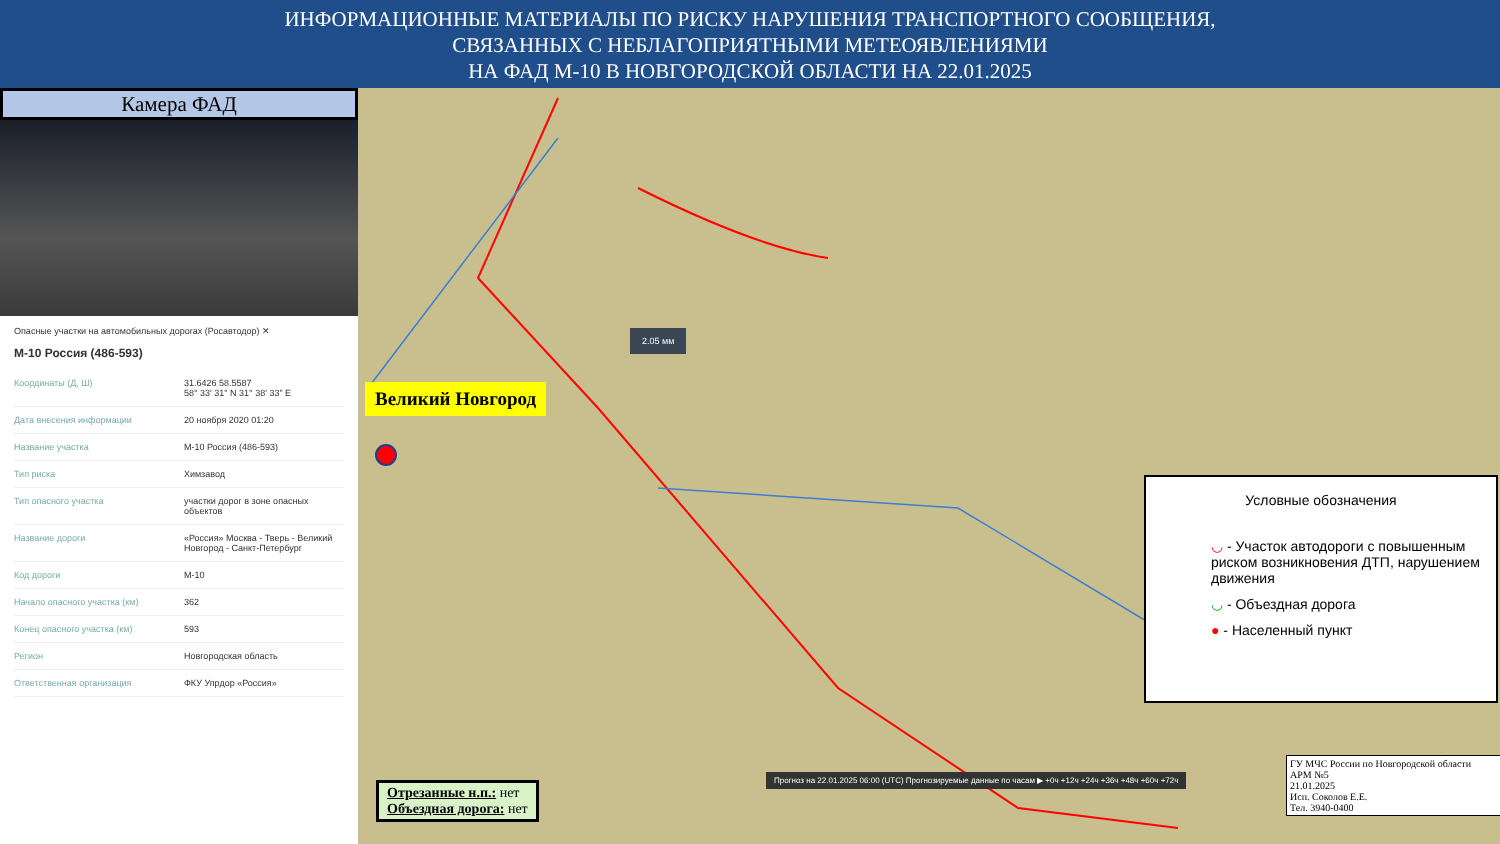ИНФОРМАЦИОННЫЕ МАТЕРИАЛЫ ПО РИСКУ НАРУШЕНИЯ ТРАНСПОРТНОГО СООБЩЕНИЯ,
СВЯЗАННЫХ С НЕБЛАГОПРИЯТНЫМИ МЕТЕОЯВЛЕНИЯМИ
НА ФАД М-10 В НОВГОРОДСКОЙ ОБЛАСТИ НА 22.01.2025
Камера ФАД
Опасные участки на автомобильных дорогах (Росавтодор) ✕
М-10 Россия (486-593)
| Координаты (Д, Ш) | 31.6426 58.5587 58° 33' 31" N 31° 38' 33" E |
| Дата внесения информации | 20 ноября 2020 01:20 |
| Название участка | М-10 Россия (486-593) |
| Тип риска | Химзавод |
| Тип опасного участка | участки дорог в зоне опасных объектов |
| Название дороги | «Россия» Москва - Тверь - Великий Новгород - Санкт-Петербург |
| Код дороги | М-10 |
| Начало опасного участка (км) | 362 |
| Конец опасного участка (км) | 593 |
| Регион | Новгородская область |
| Ответственная организация | ФКУ Упрдор «Россия» |
Великий Новгород
2.05 мм
Отрезанные н.п.: нет
Объездная дорога: нет
Прогноз на 22.01.2025 06:00 (UTC) Прогнозируемые данные по часам ▶ +0ч +12ч +24ч +36ч +48ч +60ч +72ч
Условные обозначения
◡ - Участок автодороги с повышенным риском возникновения ДТП, нарушением движения
◡ - Объездная дорога
● - Населенный пункт
ГУ МЧС России по Новгородской области
АРМ №5
21.01.2025
Исп. Соколов Е.Е.
Тел. 3940-0400